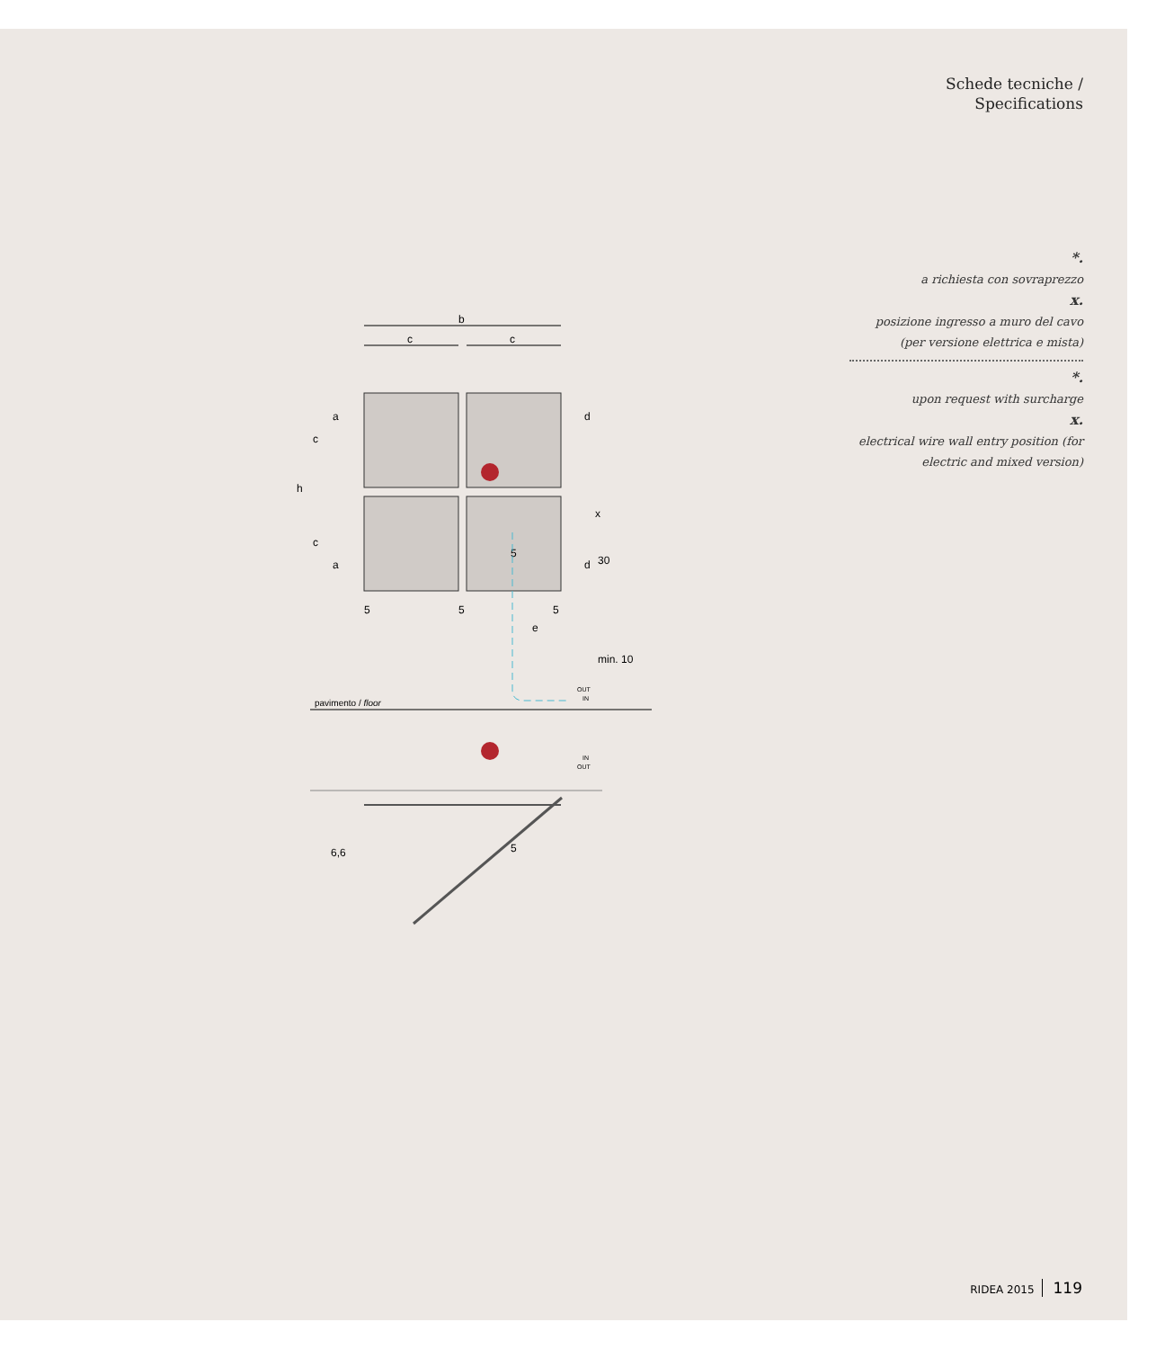Schede tecniche /
Specifications
*.
a richiesta con sovraprezzo
x.
posizione ingresso a muro del cavo (per versione elettrica e mista)
*.
upon request with surcharge
x.
electrical wire wall entry position (for electric and mixed version)
b
c
c
h
c
c
a
a
d
d
30
x
e
min. 10
5
5
5
5
pavimento / floor
OUT
IN
6,6
5
IN
OUT
RIDEA 2015 119